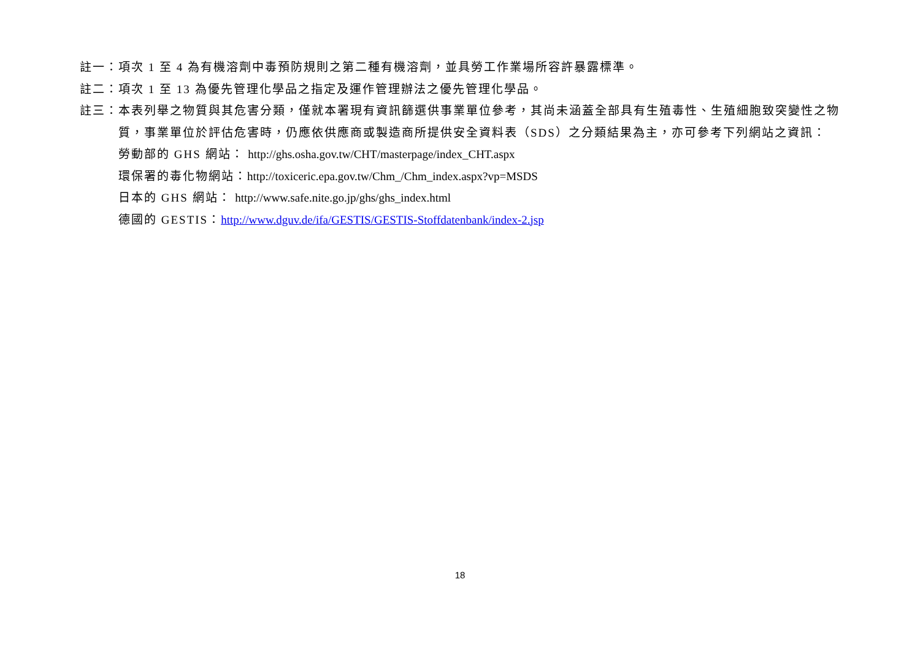註一：項次 1 至 4 為有機溶劑中毒預防規則之第二種有機溶劑，並具勞工作業場所容許暴露標準。
註二：項次 1 至 13 為優先管理化學品之指定及運作管理辦法之優先管理化學品。
註三：本表列舉之物質與其危害分類，僅就本署現有資訊篩選供事業單位參考，其尚未涵蓋全部具有生殖毒性、生殖細胞致突變性之物質，事業單位於評估危害時，仍應依供應商或製造商所提供安全資料表（SDS）之分類結果為主，亦可參考下列網站之資訊：
勞動部的 GHS 網站： http://ghs.osha.gov.tw/CHT/masterpage/index_CHT.aspx
環保署的毒化物網站：http://toxiceric.epa.gov.tw/Chm_/Chm_index.aspx?vp=MSDS
日本的 GHS 網站： http://www.safe.nite.go.jp/ghs/ghs_index.html
德國的 GESTIS：http://www.dguv.de/ifa/GESTIS/GESTIS-Stoffdatenbank/index-2.jsp
18